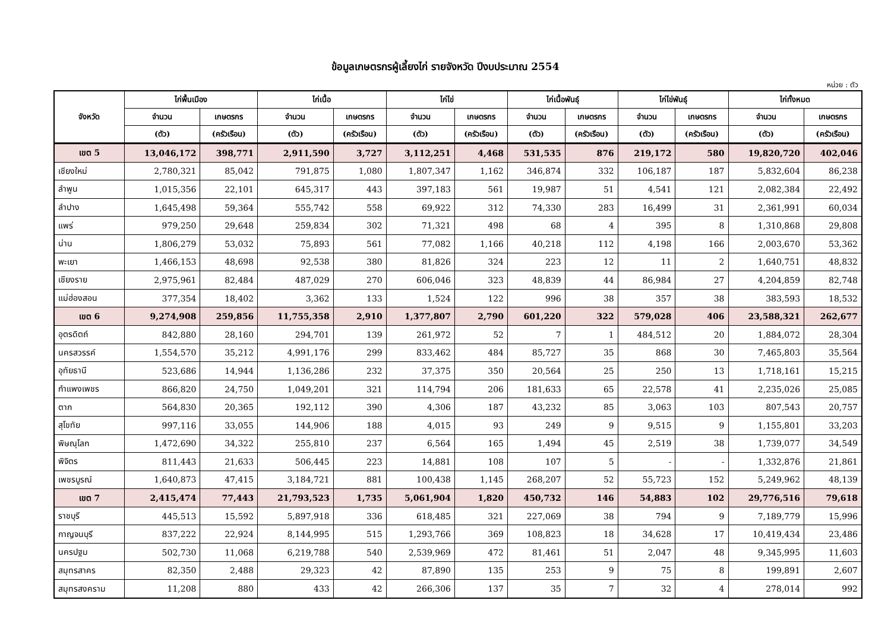ข้อมูลเกษตรกรผู้เลี้ยงไก่ รายจังหวัด ปีงบประมาณ 2554
หน่วย : ตัว
| จังหวัด | ไก่พื้นเมือง | | ไก่เนื้อ | | ไก่ไข่ | | ไก่เนื้อพันธุ์ | | ไก่ไข่พันธุ์ | | ไก่ทั้งหมด | |
| --- | --- | --- | --- | --- | --- | --- | --- | --- | --- | --- | --- | --- |
| | จำนวน | เกษตรกร | จำนวน | เกษตรกร | จำนวน | เกษตรกร | จำนวน | เกษตรกร | จำนวน | เกษตรกร | จำนวน | เกษตรกร |
| | (ตัว) | (ครัวเรือน) | (ตัว) | (ครัวเรือน) | (ตัว) | (ครัวเรือน) | (ตัว) | (ครัวเรือน) | (ตัว) | (ครัวเรือน) | (ตัว) | (ครัวเรือน) |
| เขต 5 | 13,046,172 | 398,771 | 2,911,590 | 3,727 | 3,112,251 | 4,468 | 531,535 | 876 | 219,172 | 580 | 19,820,720 | 402,046 |
| เชียงใหม่ | 2,780,321 | 85,042 | 791,875 | 1,080 | 1,807,347 | 1,162 | 346,874 | 332 | 106,187 | 187 | 5,832,604 | 86,238 |
| ลำพูน | 1,015,356 | 22,101 | 645,317 | 443 | 397,183 | 561 | 19,987 | 51 | 4,541 | 121 | 2,082,384 | 22,492 |
| ลำปาง | 1,645,498 | 59,364 | 555,742 | 558 | 69,922 | 312 | 74,330 | 283 | 16,499 | 31 | 2,361,991 | 60,034 |
| แพร่ | 979,250 | 29,648 | 259,834 | 302 | 71,321 | 498 | 68 | 4 | 395 | 8 | 1,310,868 | 29,808 |
| น่าน | 1,806,279 | 53,032 | 75,893 | 561 | 77,082 | 1,166 | 40,218 | 112 | 4,198 | 166 | 2,003,670 | 53,362 |
| พะเยา | 1,466,153 | 48,698 | 92,538 | 380 | 81,826 | 324 | 223 | 12 | 11 | 2 | 1,640,751 | 48,832 |
| เชียงราย | 2,975,961 | 82,484 | 487,029 | 270 | 606,046 | 323 | 48,839 | 44 | 86,984 | 27 | 4,204,859 | 82,748 |
| แม่ฮ่องสอน | 377,354 | 18,402 | 3,362 | 133 | 1,524 | 122 | 996 | 38 | 357 | 38 | 383,593 | 18,532 |
| เขต 6 | 9,274,908 | 259,856 | 11,755,358 | 2,910 | 1,377,807 | 2,790 | 601,220 | 322 | 579,028 | 406 | 23,588,321 | 262,677 |
| อุตรดิตถ์ | 842,880 | 28,160 | 294,701 | 139 | 261,972 | 52 | 7 | 1 | 484,512 | 20 | 1,884,072 | 28,304 |
| นครสวรรค์ | 1,554,570 | 35,212 | 4,991,176 | 299 | 833,462 | 484 | 85,727 | 35 | 868 | 30 | 7,465,803 | 35,564 |
| อุทัยธานี | 523,686 | 14,944 | 1,136,286 | 232 | 37,375 | 350 | 20,564 | 25 | 250 | 13 | 1,718,161 | 15,215 |
| กำแพงเพชร | 866,820 | 24,750 | 1,049,201 | 321 | 114,794 | 206 | 181,633 | 65 | 22,578 | 41 | 2,235,026 | 25,085 |
| ตาก | 564,830 | 20,365 | 192,112 | 390 | 4,306 | 187 | 43,232 | 85 | 3,063 | 103 | 807,543 | 20,757 |
| สุโขทัย | 997,116 | 33,055 | 144,906 | 188 | 4,015 | 93 | 249 | 9 | 9,515 | 9 | 1,155,801 | 33,203 |
| พิษณุโลก | 1,472,690 | 34,322 | 255,810 | 237 | 6,564 | 165 | 1,494 | 45 | 2,519 | 38 | 1,739,077 | 34,549 |
| พิจิตร | 811,443 | 21,633 | 506,445 | 223 | 14,881 | 108 | 107 | 5 | - | - | 1,332,876 | 21,861 |
| เพชรบูรณ์ | 1,640,873 | 47,415 | 3,184,721 | 881 | 100,438 | 1,145 | 268,207 | 52 | 55,723 | 152 | 5,249,962 | 48,139 |
| เขต 7 | 2,415,474 | 77,443 | 21,793,523 | 1,735 | 5,061,904 | 1,820 | 450,732 | 146 | 54,883 | 102 | 29,776,516 | 79,618 |
| ราชบุรี | 445,513 | 15,592 | 5,897,918 | 336 | 618,485 | 321 | 227,069 | 38 | 794 | 9 | 7,189,779 | 15,996 |
| กาญจนบุรี | 837,222 | 22,924 | 8,144,995 | 515 | 1,293,766 | 369 | 108,823 | 18 | 34,628 | 17 | 10,419,434 | 23,486 |
| นครปฐม | 502,730 | 11,068 | 6,219,788 | 540 | 2,539,969 | 472 | 81,461 | 51 | 2,047 | 48 | 9,345,995 | 11,603 |
| สมุทรสาคร | 82,350 | 2,488 | 29,323 | 42 | 87,890 | 135 | 253 | 9 | 75 | 8 | 199,891 | 2,607 |
| สมุทรสงคราม | 11,208 | 880 | 433 | 42 | 266,306 | 137 | 35 | 7 | 32 | 4 | 278,014 | 992 |